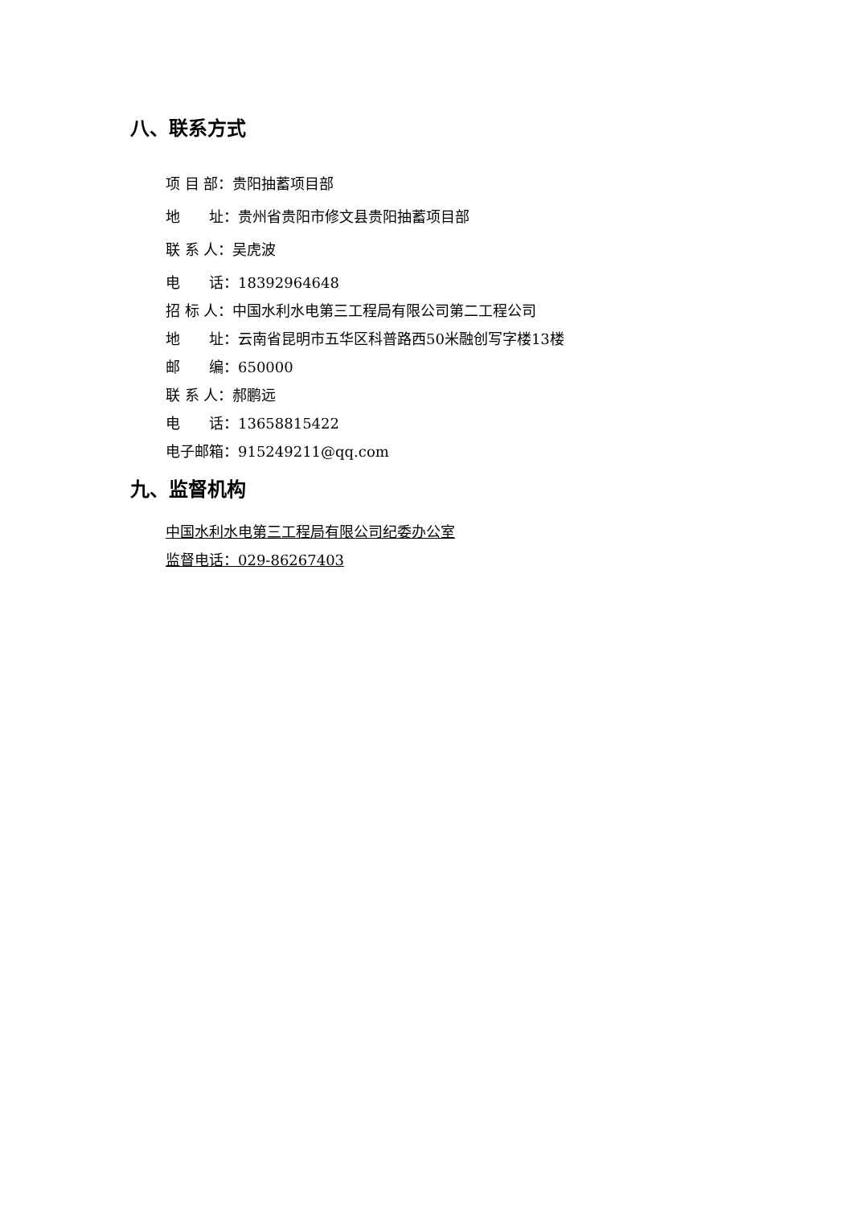八、联系方式
项 目 部：贵阳抽蓄项目部
地　　址：贵州省贵阳市修文县贵阳抽蓄项目部
联 系 人：吴虎波
电　　话：18392964648
招 标 人：中国水利水电第三工程局有限公司第二工程公司
地　　址：云南省昆明市五华区科普路西50米融创写字楼13楼
邮　　编：650000
联 系 人：郝鹏远
电　　话：13658815422
电子邮箱：915249211@qq.com
九、监督机构
中国水利水电第三工程局有限公司纪委办公室
监督电话：029-86267403